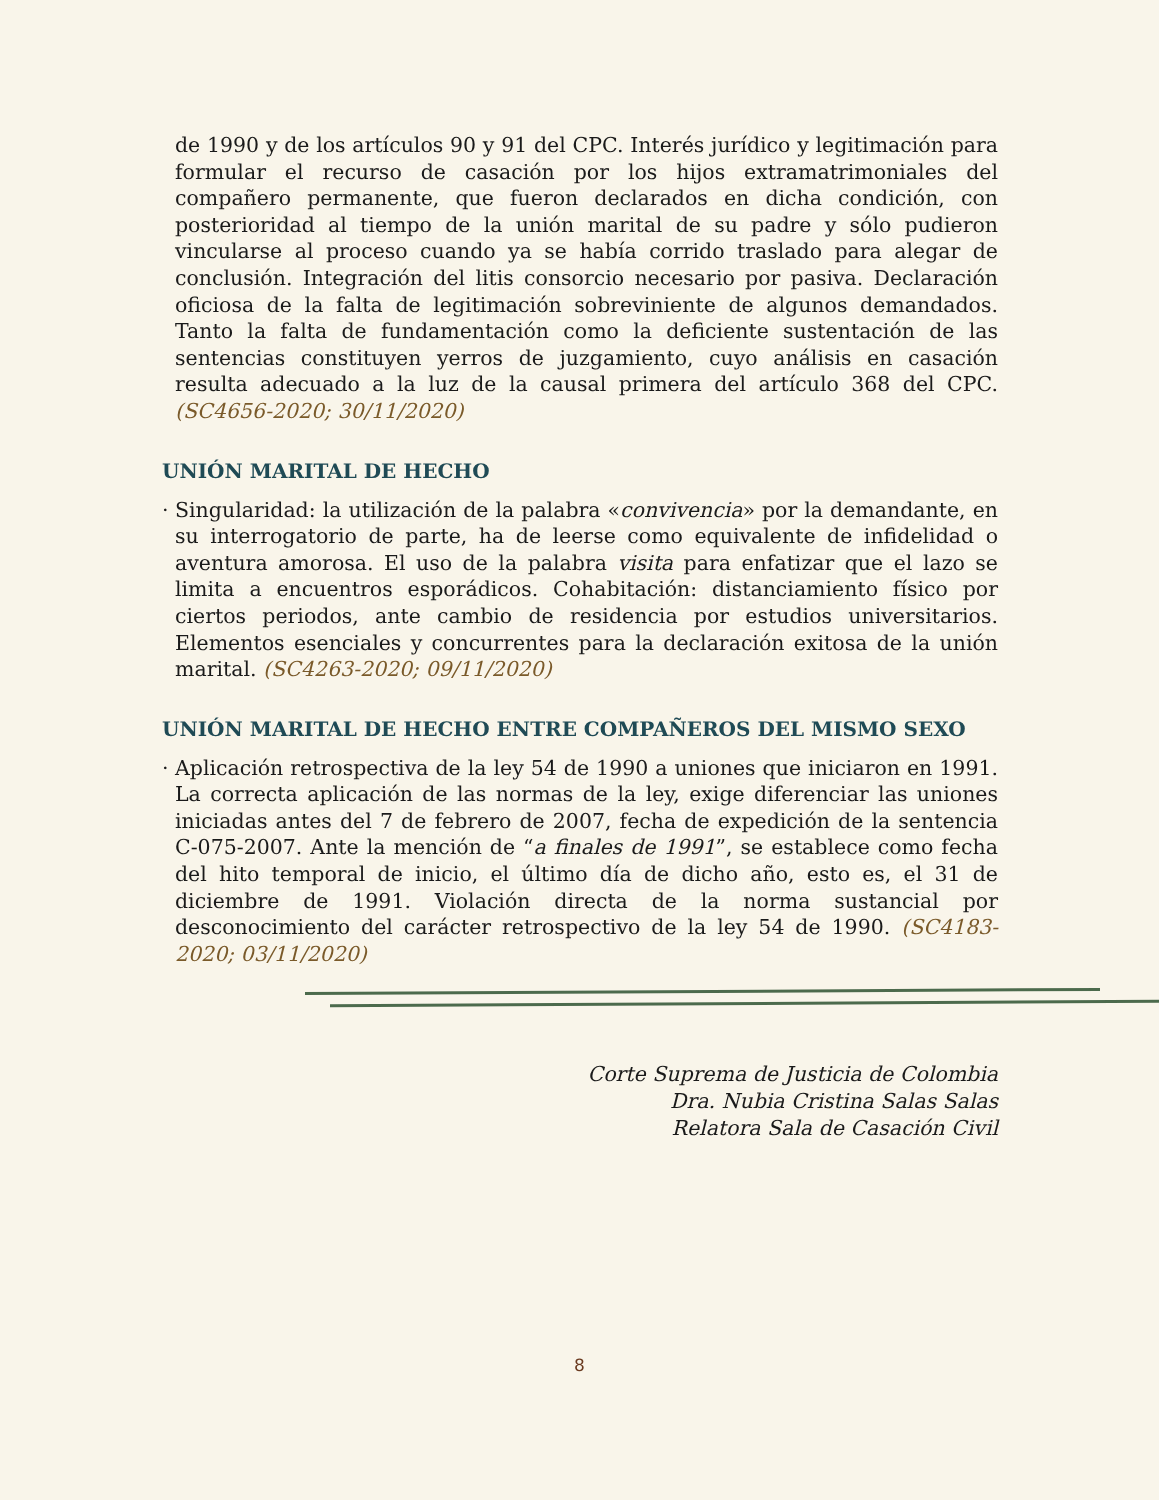de 1990 y de los artículos 90 y 91 del CPC. Interés jurídico y legitimación para formular el recurso de casación por los hijos extramatrimoniales del compañero permanente, que fueron declarados en dicha condición, con posterioridad al tiempo de la unión marital de su padre y sólo pudieron vincularse al proceso cuando ya se había corrido traslado para alegar de conclusión. Integración del litis consorcio necesario por pasiva. Declaración oficiosa de la falta de legitimación sobreviniente de algunos demandados. Tanto la falta de fundamentación como la deficiente sustentación de las sentencias constituyen yerros de juzgamiento, cuyo análisis en casación resulta adecuado a la luz de la causal primera del artículo 368 del CPC. (SC4656-2020; 30/11/2020)
UNIÓN MARITAL DE HECHO
· Singularidad: la utilización de la palabra «convivencia» por la demandante, en su interrogatorio de parte, ha de leerse como equivalente de infidelidad o aventura amorosa. El uso de la palabra visita para enfatizar que el lazo se limita a encuentros esporádicos. Cohabitación: distanciamiento físico por ciertos periodos, ante cambio de residencia por estudios universitarios. Elementos esenciales y concurrentes para la declaración exitosa de la unión marital. (SC4263-2020; 09/11/2020)
UNIÓN MARITAL DE HECHO ENTRE COMPAÑEROS DEL MISMO SEXO
· Aplicación retrospectiva de la ley 54 de 1990 a uniones que iniciaron en 1991. La correcta aplicación de las normas de la ley, exige diferenciar las uniones iniciadas antes del 7 de febrero de 2007, fecha de expedición de la sentencia C-075-2007. Ante la mención de “a finales de 1991”, se establece como fecha del hito temporal de inicio, el último día de dicho año, esto es, el 31 de diciembre de 1991. Violación directa de la norma sustancial por desconocimiento del carácter retrospectivo de la ley 54 de 1990. (SC4183-2020; 03/11/2020)
Corte Suprema de Justicia de Colombia
Dra. Nubia Cristina Salas Salas
Relatora Sala de Casación Civil
8